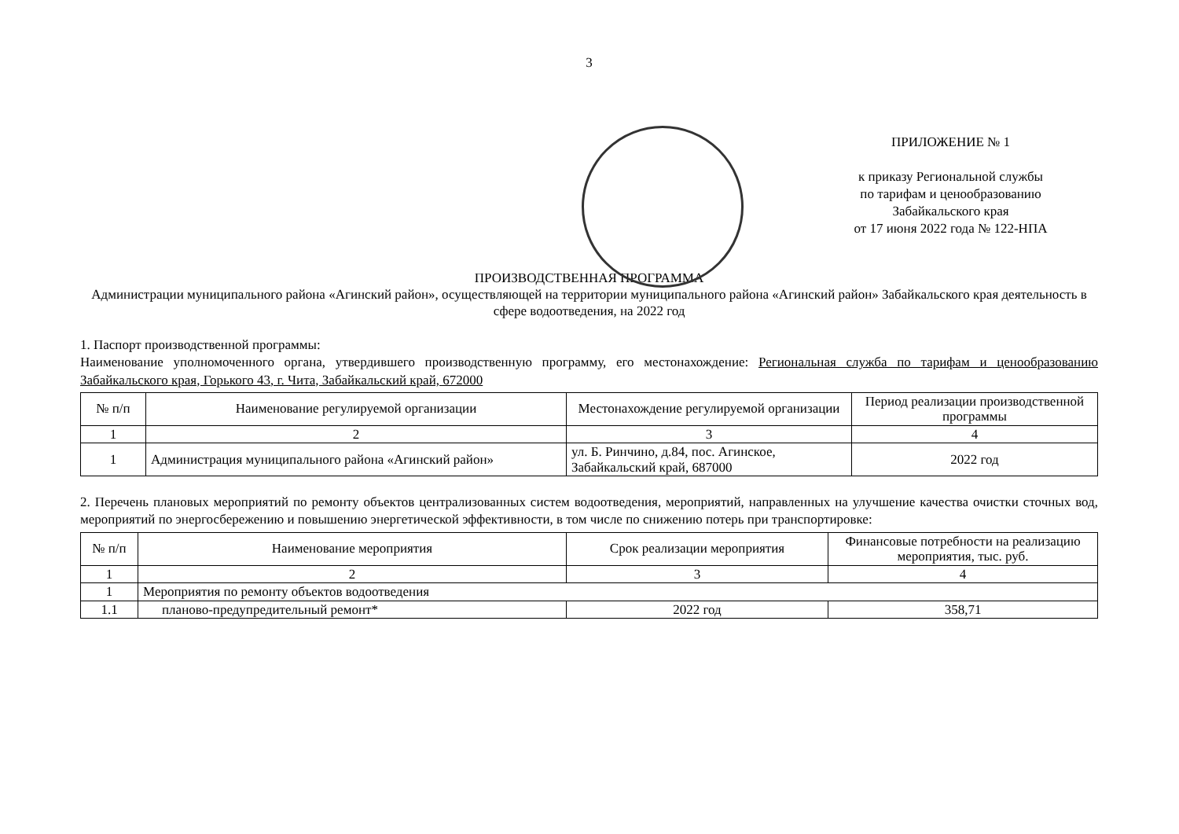3
ПРИЛОЖЕНИЕ № 1
к приказу Региональной службы
по тарифам и ценообразованию
Забайкальского края
от 17 июня 2022 года № 122-НПА
ПРОИЗВОДСТВЕННАЯ ПРОГРАММА
Администрации муниципального района «Агинский район», осуществляющей на территории муниципального района «Агинский район» Забайкальского края деятельность в сфере водоотведения, на 2022 год
1. Паспорт производственной программы:
Наименование уполномоченного органа, утвердившего производственную программу, его местонахождение: Региональная служба по тарифам и ценообразованию Забайкальского края, Горького 43, г. Чита, Забайкальский край, 672000
| № п/п | Наименование регулируемой организации | Местонахождение регулируемой организации | Период реализации производственной программы |
| --- | --- | --- | --- |
| 1 | 2 | 3 | 4 |
| 1 | Администрация муниципального района «Агинский район» | ул. Б. Ринчино, д.84, пос. Агинское, Забайкальский край, 687000 | 2022 год |
2. Перечень плановых мероприятий по ремонту объектов централизованных систем водоотведения, мероприятий, направленных на улучшение качества очистки сточных вод, мероприятий по энергосбережению и повышению энергетической эффективности, в том числе по снижению потерь при транспортировке:
| № п/п | Наименование мероприятия | Срок реализации мероприятия | Финансовые потребности на реализацию мероприятия, тыс. руб. |
| --- | --- | --- | --- |
| 1 | 2 | 3 | 4 |
| 1 | Мероприятия по ремонту объектов водоотведения | | |
| 1.1 | планово-предупредительный ремонт* | 2022 год | 358,71 |